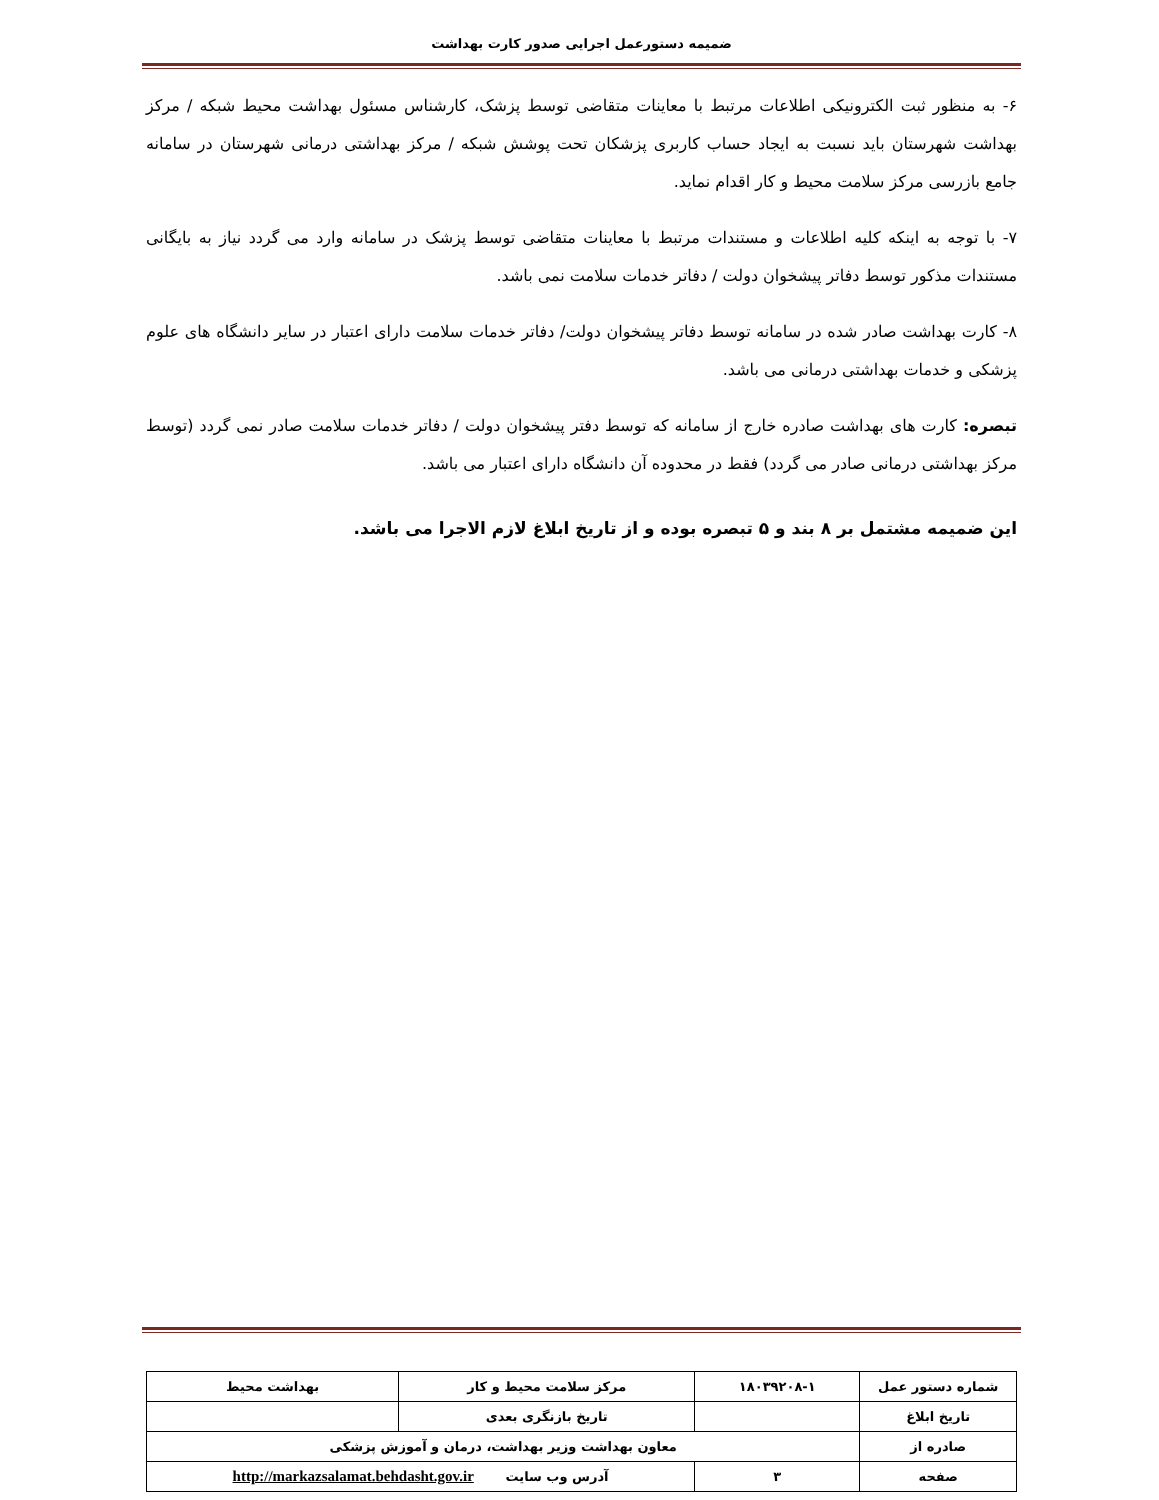ضمیمه دستورعمل اجرایی صدور کارت بهداشت
۶- به منظور ثبت الکترونیکی اطلاعات مرتبط با معاینات متقاضی توسط پزشک، کارشناس مسئول بهداشت محیط شبکه / مرکز بهداشت شهرستان باید نسبت به ایجاد حساب کاربری پزشکان تحت پوشش شبکه / مرکز بهداشتی درمانی شهرستان در سامانه جامع بازرسی مرکز سلامت محیط و کار اقدام نماید.
۷- با توجه به اینکه کلیه اطلاعات و مستندات مرتبط با معاینات متقاضی توسط پزشک در سامانه وارد می گردد نیاز به بایگانی مستندات مذکور توسط دفاتر پیشخوان دولت / دفاتر خدمات سلامت نمی باشد.
۸- کارت بهداشت صادر شده در سامانه توسط دفاتر پیشخوان دولت/ دفاتر خدمات سلامت دارای اعتبار در سایر دانشگاه های علوم پزشکی و خدمات بهداشتی درمانی می باشد.
تبصره: کارت های بهداشت صادره خارج از سامانه که توسط دفتر پیشخوان دولت / دفاتر خدمات سلامت صادر نمی گردد (توسط مرکز بهداشتی درمانی صادر می گردد) فقط در محدوده آن دانشگاه دارای اعتبار می باشد.
این ضمیمه مشتمل بر ۸ بند و ۵ تبصره بوده و از تاریخ ابلاغ لازم الاجرا می باشد.
| شماره دستور عمل | ۱۸۰۳۹۲۰۸-۱ | مرکز سلامت محیط و کار | بهداشت محیط |
| تاریخ ابلاغ | | تاریخ بازنگری بعدی | |
| صادره از | معاون بهداشت وزیر بهداشت، درمان و آموزش پزشکی | | |
| صفحه | ۳ | آدرس وب سایت http://markazsalamat.behdasht.gov.ir | |